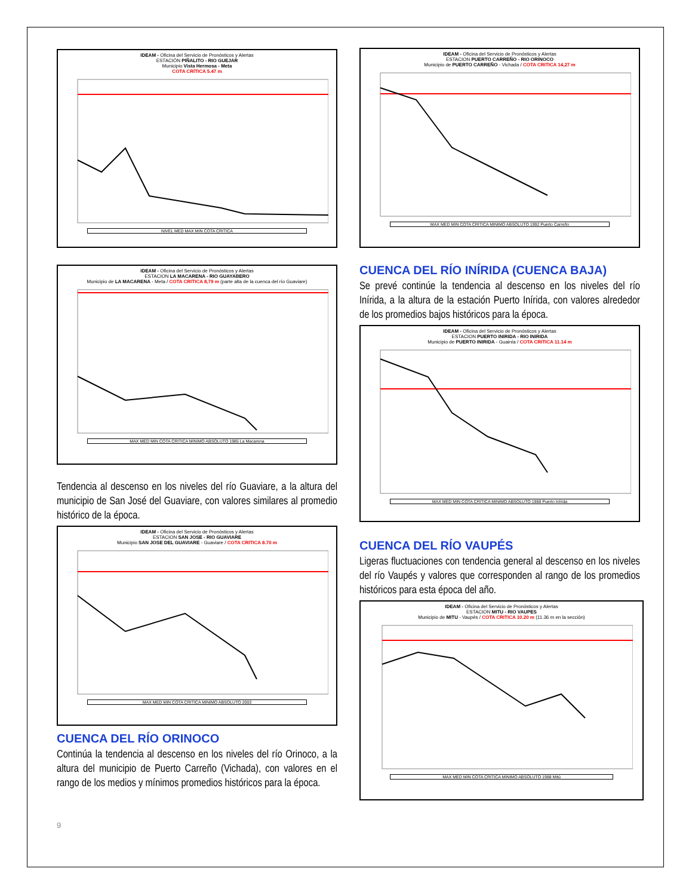IDEAM - Oficina del Servicio de Pronósticos y Alertas
ESTACIÓN PIÑALITO - RIO GUEJAR
Municipio Vista Hermosa - Meta
COTA CRÍTICA 5.47 m
NIVEL MED MAX MIN COTA CRITICA
IDEAM - Oficina del Servicio de Pronósticos y Alertas
ESTACION LA MACARENA - RIO GUAYABERO
Municipio de LA MACARENA - Meta / COTA CRITICA 8,79 m (parte alta de la cuenca del río Guaviare)
MAX MED MIN COTA CRITICA MINIMO ABSOLUTO 1985 La Macarena
Tendencia al descenso en los niveles del río Guaviare, a la altura del municipio de San José del Guaviare, con valores similares al promedio histórico de la época.
IDEAM - Oficina del Servicio de Pronósticos y Alertas
ESTACION SAN JOSE - RIO GUAVIARE
Municipio SAN JOSE DEL GUAVIARE - Guaviare / COTA CRITICA 8.70 m
MAX MED MIN COTA CRITICA MINIMO ABSOLUTO 2003
CUENCA DEL RÍO ORINOCO
Continúa la tendencia al descenso en los niveles del río Orinoco, a la altura del municipio de Puerto Carreño (Vichada), con valores en el rango de los medios y mínimos promedios históricos para la época.
9
IDEAM - Oficina del Servicio de Pronósticos y Alertas
ESTACION PUERTO CARREÑO - RIO ORINOCO
Municipio de PUERTO CARREÑO - Vichada / COTA CRITICA 14,27 m
MAX MED MIN COTA CRITICA MINIMO ABSOLUTO 1992 Puerto Carreño
CUENCA DEL RÍO INÍRIDA (CUENCA BAJA)
Se prevé continúe la tendencia al descenso en los niveles del río Inírida, a la altura de la estación Puerto Inírida, con valores alrededor de los promedios bajos históricos para la época.
IDEAM - Oficina del Servicio de Pronósticos y Alertas
ESTACION PUERTO INIRIDA - RIO INIRIDA
Municipio de PUERTO INIRIDA - Guainía / COTA CRITICA 11.14 m
MAX MED MIN COTA CRITICA MINIMO ABSOLUTO 1988 Puerto Inírida
CUENCA DEL RÍO VAUPÉS
Ligeras fluctuaciones con tendencia general al descenso en los niveles del río Vaupés y valores que corresponden al rango de los promedios históricos para esta época del año.
IDEAM - Oficina del Servicio de Pronósticos y Alertas
ESTACION MITU - RIO VAUPES
Municipio de MITU - Vaupés / COTA CRITICA 10.20 m (11.36 m en la sección)
MAX MED MIN COTA CRITICA MINIMO ABSOLUTO 1988 Mitú